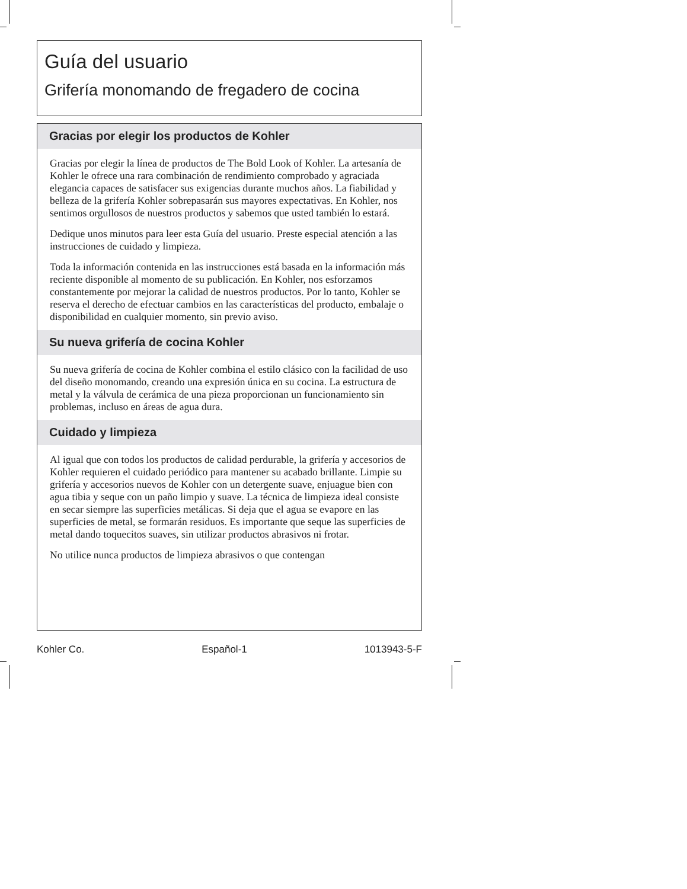Guía del usuario
Grifería monomando de fregadero de cocina
Gracias por elegir los productos de Kohler
Gracias por elegir la línea de productos de The Bold Look of Kohler. La artesanía de Kohler le ofrece una rara combinación de rendimiento comprobado y agraciada elegancia capaces de satisfacer sus exigencias durante muchos años. La fiabilidad y belleza de la grifería Kohler sobrepasarán sus mayores expectativas. En Kohler, nos sentimos orgullosos de nuestros productos y sabemos que usted también lo estará.
Dedique unos minutos para leer esta Guía del usuario. Preste especial atención a las instrucciones de cuidado y limpieza.
Toda la información contenida en las instrucciones está basada en la información más reciente disponible al momento de su publicación. En Kohler, nos esforzamos constantemente por mejorar la calidad de nuestros productos. Por lo tanto, Kohler se reserva el derecho de efectuar cambios en las características del producto, embalaje o disponibilidad en cualquier momento, sin previo aviso.
Su nueva grifería de cocina Kohler
Su nueva grifería de cocina de Kohler combina el estilo clásico con la facilidad de uso del diseño monomando, creando una expresión única en su cocina. La estructura de metal y la válvula de cerámica de una pieza proporcionan un funcionamiento sin problemas, incluso en áreas de agua dura.
Cuidado y limpieza
Al igual que con todos los productos de calidad perdurable, la grifería y accesorios de Kohler requieren el cuidado periódico para mantener su acabado brillante. Limpie su grifería y accesorios nuevos de Kohler con un detergente suave, enjuague bien con agua tibia y seque con un paño limpio y suave. La técnica de limpieza ideal consiste en secar siempre las superficies metálicas. Si deja que el agua se evapore en las superficies de metal, se formarán residuos. Es importante que seque las superficies de metal dando toquecitos suaves, sin utilizar productos abrasivos ni frotar.
No utilice nunca productos de limpieza abrasivos o que contengan
Kohler Co. Español-1 1013943-5-F